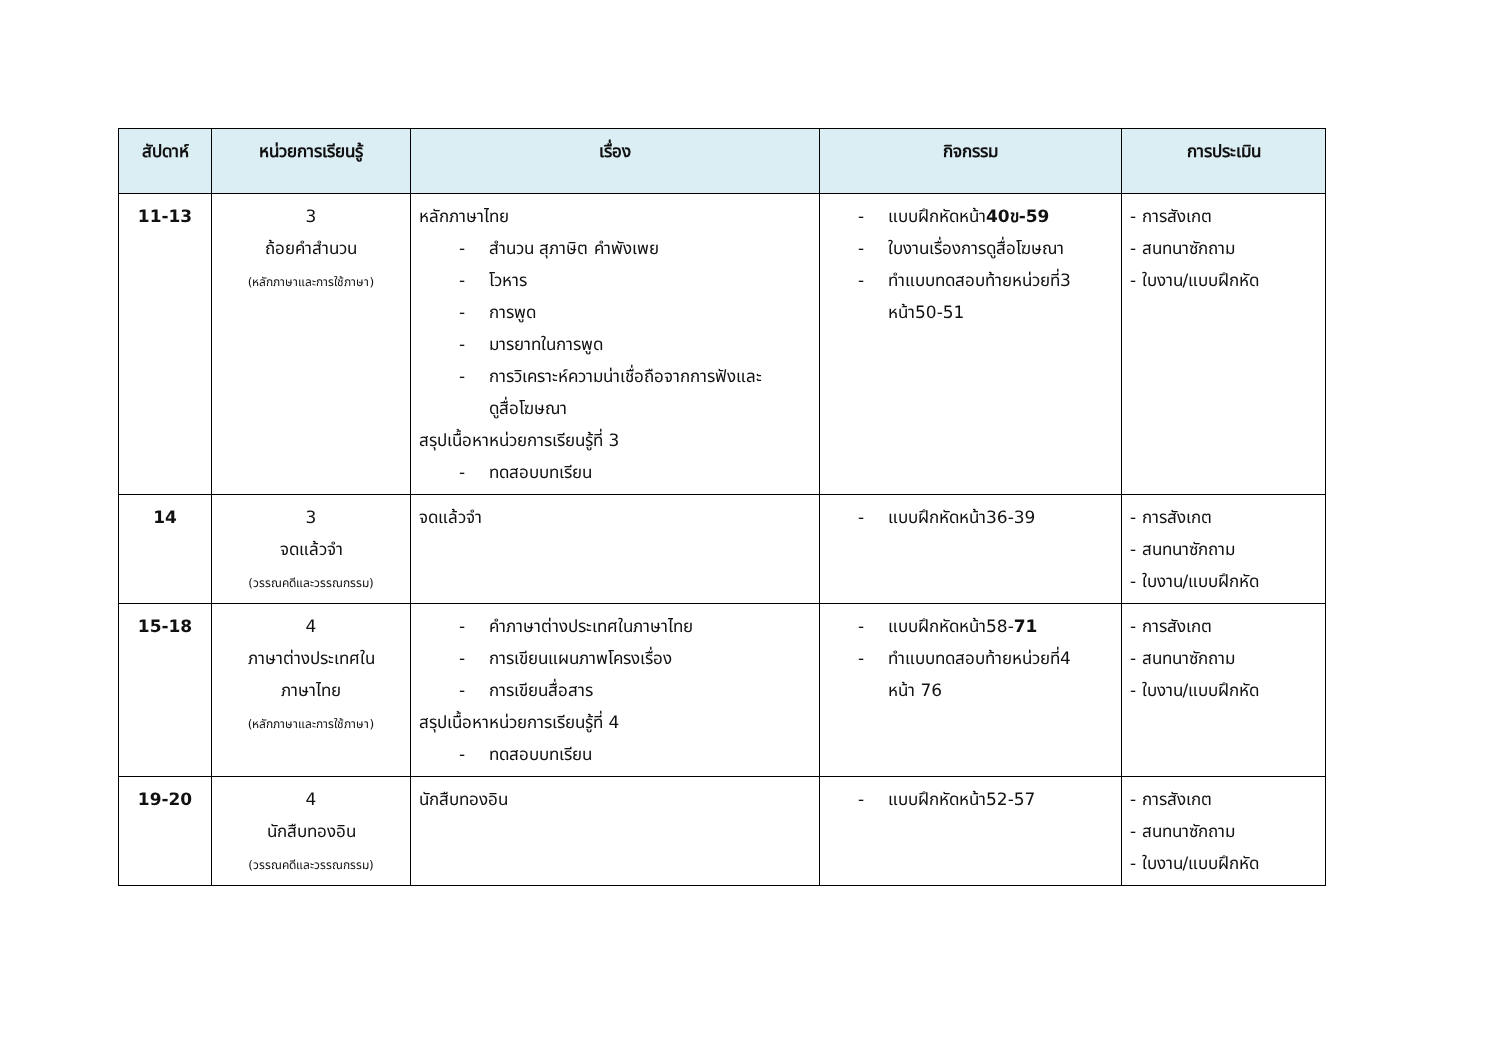| สัปดาห์ | หน่วยการเรียนรู้ | เรื่อง | กิจกรรม | การประเมิน |
| --- | --- | --- | --- | --- |
| 11-13 | 3 ถ้อยคำสำนวน (หลักภาษาและการใช้ภาษา) | หลักภาษาไทย - สำนวน สุภาษิต คำพังเพย - โวหาร - การพูด - มารยาทในการพูด - การวิเคราะห์ความน่าเชื่อถือจากการฟังและ ดูสื่อโฆษณา สรุปเนื้อหาหน่วยการเรียนรู้ที่ 3 - ทดสอบบทเรียน | - แบบฝึกหัดหน้า 40ข-59 - ใบงานเรื่องการดูสื่อโฆษณา - ทำแบบทดสอบท้ายหน่วยที่3 หน้า50-51 | - การสังเกต - สนทนาซักถาม - ใบงาน/แบบฝึกหัด |
| 14 | 3 จดแล้วจำ (วรรณคดีและวรรณกรรม) | จดแล้วจำ | - แบบฝึกหัดหน้า36-39 | - การสังเกต - สนทนาซักถาม - ใบงาน/แบบฝึกหัด |
| 15-18 | 4 ภาษาต่างประเทศใน ภาษาไทย (หลักภาษาและการใช้ภาษา) | - คำภาษาต่างประเทศในภาษาไทย - การเขียนแผนภาพโครงเรื่อง - การเขียนสื่อสาร สรุปเนื้อหาหน่วยการเรียนรู้ที่ 4 - ทดสอบบทเรียน | - แบบฝึกหัดหน้า58- 71 - ทำแบบทดสอบท้ายหน่วยที่4 หน้า 76 | - การสังเกต - สนทนาซักถาม - ใบงาน/แบบฝึกหัด |
| 19-20 | 4 นักสืบทองอิน (วรรณคดีและวรรณกรรม) | นักสืบทองอิน | - แบบฝึกหัดหน้า52-57 | - การสังเกต - สนทนาซักถาม - ใบงาน/แบบฝึกหัด |